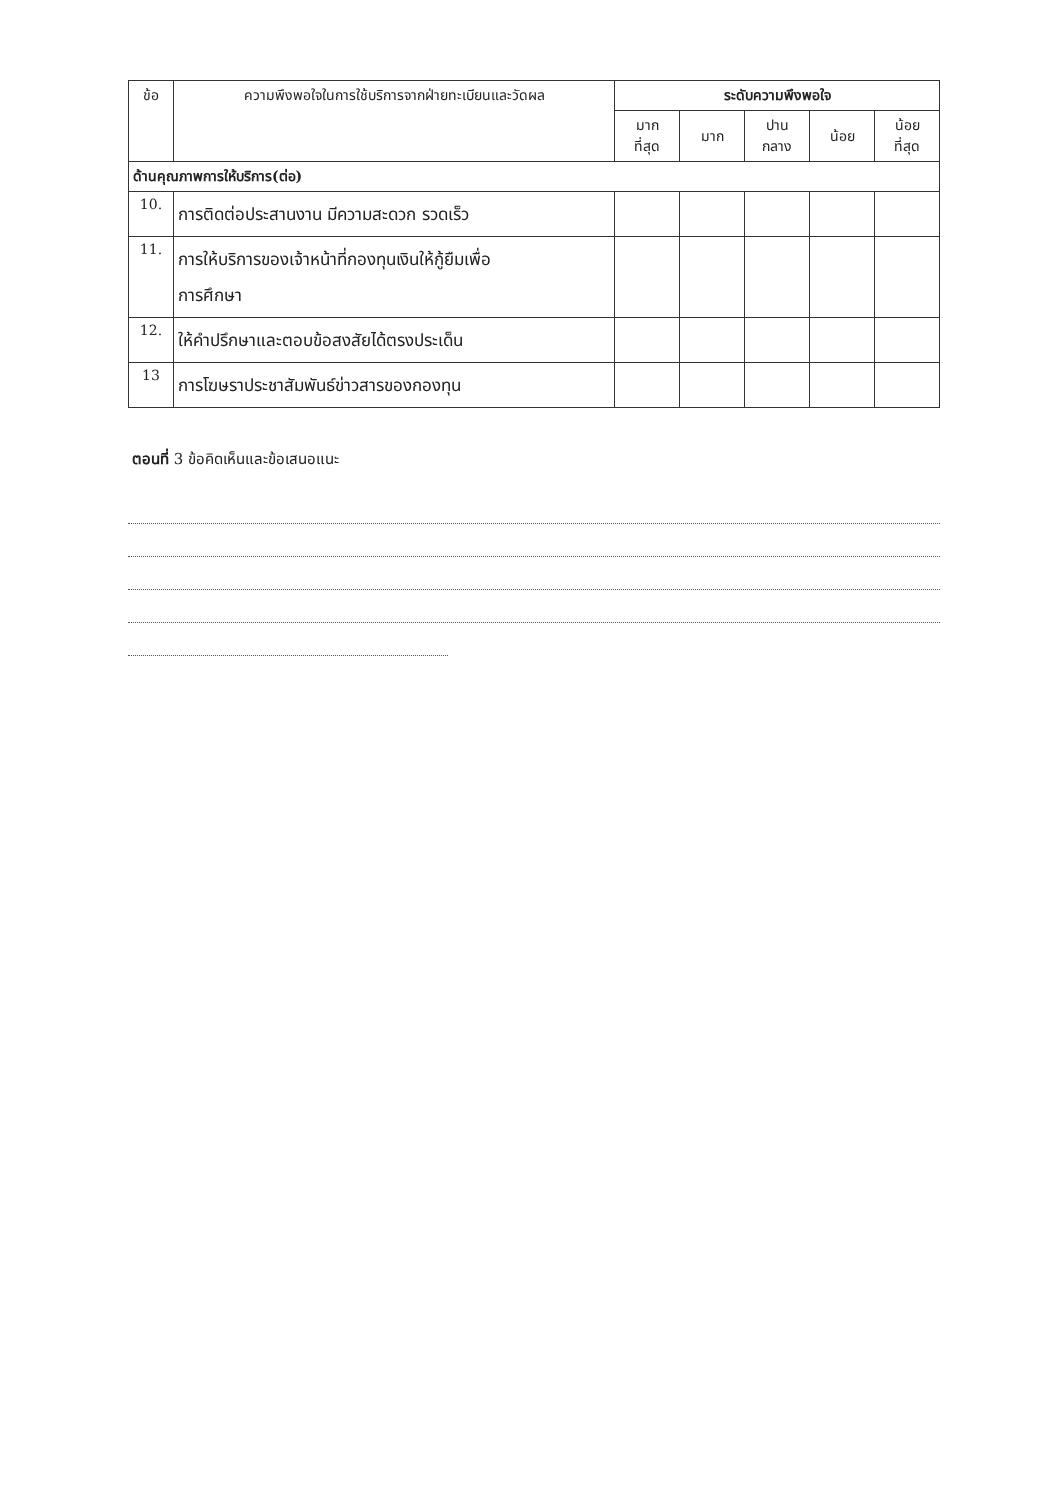| ข้อ | ความพึงพอใจในการใช้บริการจากฝ่ายทะเบียนและวัดผล | ระดับความพึงพอใจ | | | | |
| --- | --- | --- | --- | --- | --- | --- |
| | | มาก ที่สุด | มาก | ปาน กลาง | น้อย | น้อย ที่สุด |
| ด้านคุณภาพการให้บริการ(ต่อ) | | | | | | |
| 10. | การติดต่อประสานงาน มีความสะดวก รวดเร็ว | | | | | |
| 11. | การให้บริการของเจ้าหน้าที่กองทุนเงินให้กู้ยืมเพื่อ การศึกษา | | | | | |
| 12. | ให้คำปรึกษาและตอบข้อสงสัยได้ตรงประเด็น | | | | | |
| 13 | การโฆษราประชาสัมพันธ์ข่าวสารของกองทุน | | | | | |
ตอนที่ 3 ข้อคิดเห็นและข้อเสนอแนะ